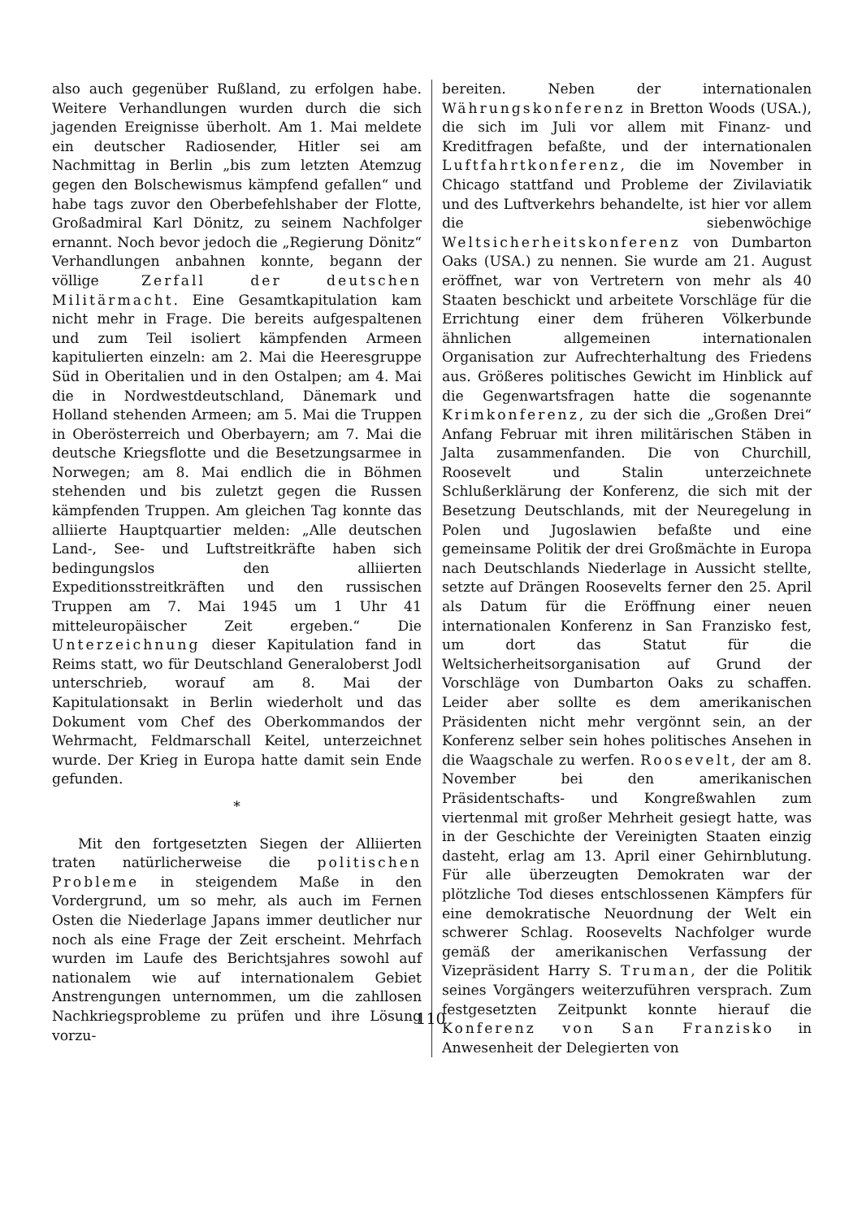also auch gegenüber Rußland, zu erfolgen habe. Weitere Verhandlungen wurden durch die sich jagenden Ereignisse überholt. Am 1. Mai meldete ein deutscher Radiosender, Hitler sei am Nachmittag in Berlin „bis zum letzten Atemzug gegen den Bolschewismus kämpfend gefallen“ und habe tags zuvor den Oberbefehlshaber der Flotte, Großadmiral Karl Dönitz, zu seinem Nachfolger ernannt. Noch bevor jedoch die „Regierung Dönitz“ Verhandlungen anbahnen konnte, begann der völlige Zerfall der deutschen Militärmacht. Eine Gesamtkapitulation kam nicht mehr in Frage. Die bereits aufgespaltenen und zum Teil isoliert kämpfenden Armeen kapitulierten einzeln: am 2. Mai die Heeresgruppe Süd in Oberitalien und in den Ostalpen; am 4. Mai die in Nordwestdeutschland, Dänemark und Holland stehenden Armeen; am 5. Mai die Truppen in Oberösterreich und Oberbayern; am 7. Mai die deutsche Kriegsflotte und die Besetzungsarmee in Norwegen; am 8. Mai endlich die in Böhmen stehenden und bis zuletzt gegen die Russen kämpfenden Truppen. Am gleichen Tag konnte das alliierte Hauptquartier melden: „Alle deutschen Land-, See- und Luftstreitkräfte haben sich bedingungslos den alliierten Expeditionsstreitkräften und den russischen Truppen am 7. Mai 1945 um 1 Uhr 41 mitteleuropäischer Zeit ergeben.“ Die Unterzeichnung dieser Kapitulation fand in Reims statt, wo für Deutschland Generaloberst Jodl unterschrieb, worauf am 8. Mai der Kapitulationsakt in Berlin wiederholt und das Dokument vom Chef des Oberkommandos der Wehrmacht, Feldmarschall Keitel, unterzeichnet wurde. Der Krieg in Europa hatte damit sein Ende gefunden.
*
Mit den fortgesetzten Siegen der Alliierten traten natürlicherweise die politischen Probleme in steigendem Maße in den Vordergrund, um so mehr, als auch im Fernen Osten die Niederlage Japans immer deutlicher nur noch als eine Frage der Zeit erscheint. Mehrfach wurden im Laufe des Berichtsjahres sowohl auf nationalem wie auf internationalem Gebiet Anstrengungen unternommen, um die zahllosen Nachkriegsprobleme zu prüfen und ihre Lösung vorzu-
bereiten. Neben der internationalen Währungskonferenz in Bretton Woods (USA.), die sich im Juli vor allem mit Finanz- und Kreditfragen befaßte, und der internationalen Luftfahrtkonferenz, die im November in Chicago stattfand und Probleme der Zivilaviatik und des Luftverkehrs behandelte, ist hier vor allem die siebenwöchige Weltsicherheitskonferenz von Dumbarton Oaks (USA.) zu nennen. Sie wurde am 21. August eröffnet, war von Vertretern von mehr als 40 Staaten beschickt und arbeitete Vorschläge für die Errichtung einer dem früheren Völkerbunde ähnlichen allgemeinen internationalen Organisation zur Aufrechterhaltung des Friedens aus. Größeres politisches Gewicht im Hinblick auf die Gegenwartsfragen hatte die sogenannte Krimkonferenz, zu der sich die „Großen Drei“ Anfang Februar mit ihren militärischen Stäben in Jalta zusammenfanden. Die von Churchill, Roosevelt und Stalin unterzeichnete Schlußerklärung der Konferenz, die sich mit der Besetzung Deutschlands, mit der Neuregelung in Polen und Jugoslawien befaßte und eine gemeinsame Politik der drei Großmächte in Europa nach Deutschlands Niederlage in Aussicht stellte, setzte auf Drängen Roosevelts ferner den 25. April als Datum für die Eröffnung einer neuen internationalen Konferenz in San Franzisko fest, um dort das Statut für die Weltsicherheitsorganisation auf Grund der Vorschläge von Dumbarton Oaks zu schaffen. Leider aber sollte es dem amerikanischen Präsidenten nicht mehr vergönnt sein, an der Konferenz selber sein hohes politisches Ansehen in die Waagschale zu werfen. Roosevelt, der am 8. November bei den amerikanischen Präsidentschafts- und Kongreßwahlen zum viertenmal mit großer Mehrheit gesiegt hatte, was in der Geschichte der Vereinigten Staaten einzig dasteht, erlag am 13. April einer Gehirnblutung. Für alle überzeugten Demokraten war der plötzliche Tod dieses entschlossenen Kämpfers für eine demokratische Neuordnung der Welt ein schwerer Schlag. Roosevelts Nachfolger wurde gemäß der amerikanischen Verfassung der Vizepräsident Harry S. Truman, der die Politik seines Vorgängers weiterzuführen versprach. Zum festgesetzten Zeitpunkt konnte hierauf die Konferenz von San Franzisko in Anwesenheit der Delegierten von
110